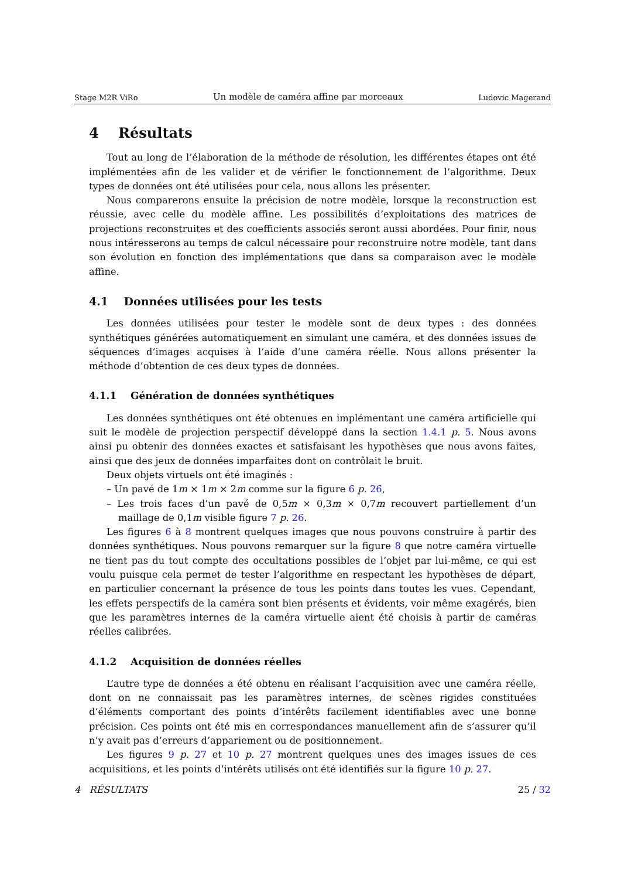Stage M2R ViRo Un modèle de caméra affine par morceaux Ludovic Magerand
4 Résultats
Tout au long de l’élaboration de la méthode de résolution, les différentes étapes ont été implémentées afin de les valider et de vérifier le fonctionnement de l’algorithme. Deux types de données ont été utilisées pour cela, nous allons les présenter.
Nous comparerons ensuite la précision de notre modèle, lorsque la reconstruction est réussie, avec celle du modèle affine. Les possibilités d’exploitations des matrices de projections reconstruites et des coefficients associés seront aussi abordées. Pour finir, nous nous intéresserons au temps de calcul nécessaire pour reconstruire notre modèle, tant dans son évolution en fonction des implémentations que dans sa comparaison avec le modèle affine.
4.1 Données utilisées pour les tests
Les données utilisées pour tester le modèle sont de deux types : des données synthétiques générées automatiquement en simulant une caméra, et des données issues de séquences d’images acquises à l’aide d’une caméra réelle. Nous allons présenter la méthode d’obtention de ces deux types de données.
4.1.1 Génération de données synthétiques
Les données synthétiques ont été obtenues en implémentant une caméra artificielle qui suit le modèle de projection perspectif développé dans la section 1.4.1 p. 5. Nous avons ainsi pu obtenir des données exactes et satisfaisant les hypothèses que nous avons faites, ainsi que des jeux de données imparfaites dont on contrôlait le bruit.
Deux objets virtuels ont été imaginés :
– Un pavé de 1m × 1m × 2m comme sur la figure 6 p. 26,
– Les trois faces d’un pavé de 0,5m × 0,3m × 0,7m recouvert partiellement d’un maillage de 0,1m visible figure 7 p. 26.
Les figures 6 à 8 montrent quelques images que nous pouvons construire à partir des données synthétiques. Nous pouvons remarquer sur la figure 8 que notre caméra virtuelle ne tient pas du tout compte des occultations possibles de l’objet par lui-même, ce qui est voulu puisque cela permet de tester l’algorithme en respectant les hypothèses de départ, en particulier concernant la présence de tous les points dans toutes les vues. Cependant, les effets perspectifs de la caméra sont bien présents et évidents, voir même exagérés, bien que les paramètres internes de la caméra virtuelle aient été choisis à partir de caméras réelles calibrées.
4.1.2 Acquisition de données réelles
L’autre type de données a été obtenu en réalisant l’acquisition avec une caméra réelle, dont on ne connaissait pas les paramètres internes, de scènes rigides constituées d’éléments comportant des points d’intérêts facilement identifiables avec une bonne précision. Ces points ont été mis en correspondances manuellement afin de s’assurer qu’il n’y avait pas d’erreurs d’appariement ou de positionnement.
Les figures 9 p. 27 et 10 p. 27 montrent quelques unes des images issues de ces acquisitions, et les points d’intérêts utilisés ont été identifiés sur la figure 10 p. 27.
4 RÉSULTATS 25 / 32